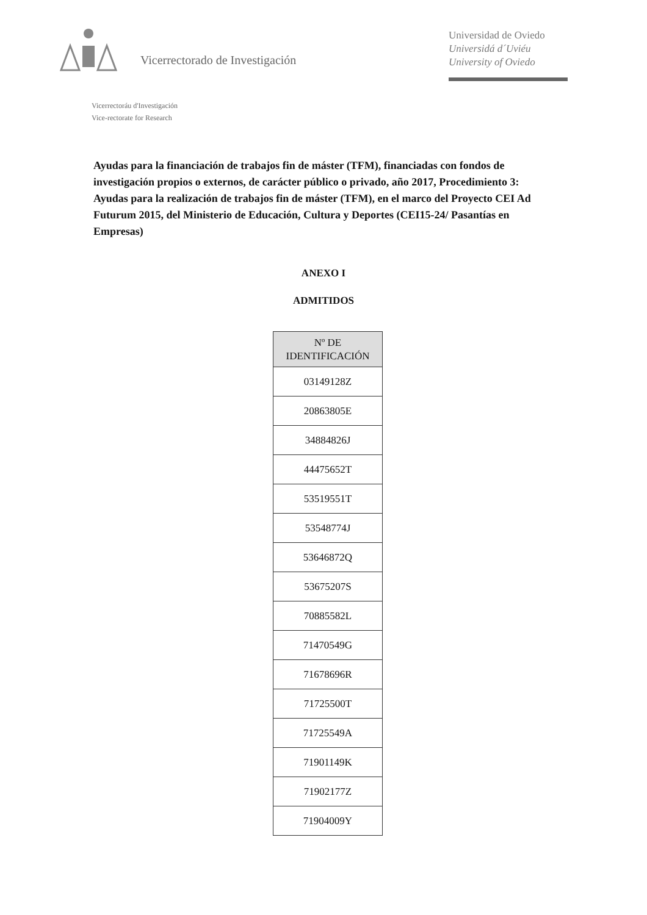Vicerrectorado de Investigación
Universidad de Oviedo
Universidá d´Uviéu
University of Oviedo
Vicerrectoráu d'Investigación
Vice-rectorate for Research
Ayudas para la financiación de trabajos fin de máster (TFM), financiadas con fondos de investigación propios o externos, de carácter público o privado, año 2017, Procedimiento 3: Ayudas para la realización de trabajos fin de máster (TFM), en el marco del Proyecto CEI Ad Futurum 2015, del Ministerio de Educación, Cultura y Deportes (CEI15-24/ Pasantías en Empresas)
ANEXO I
ADMITIDOS
| Nº DE IDENTIFICACIÓN |
| --- |
| 03149128Z |
| 20863805E |
| 34884826J |
| 44475652T |
| 53519551T |
| 53548774J |
| 53646872Q |
| 53675207S |
| 70885582L |
| 71470549G |
| 71678696R |
| 71725500T |
| 71725549A |
| 71901149K |
| 71902177Z |
| 71904009Y |